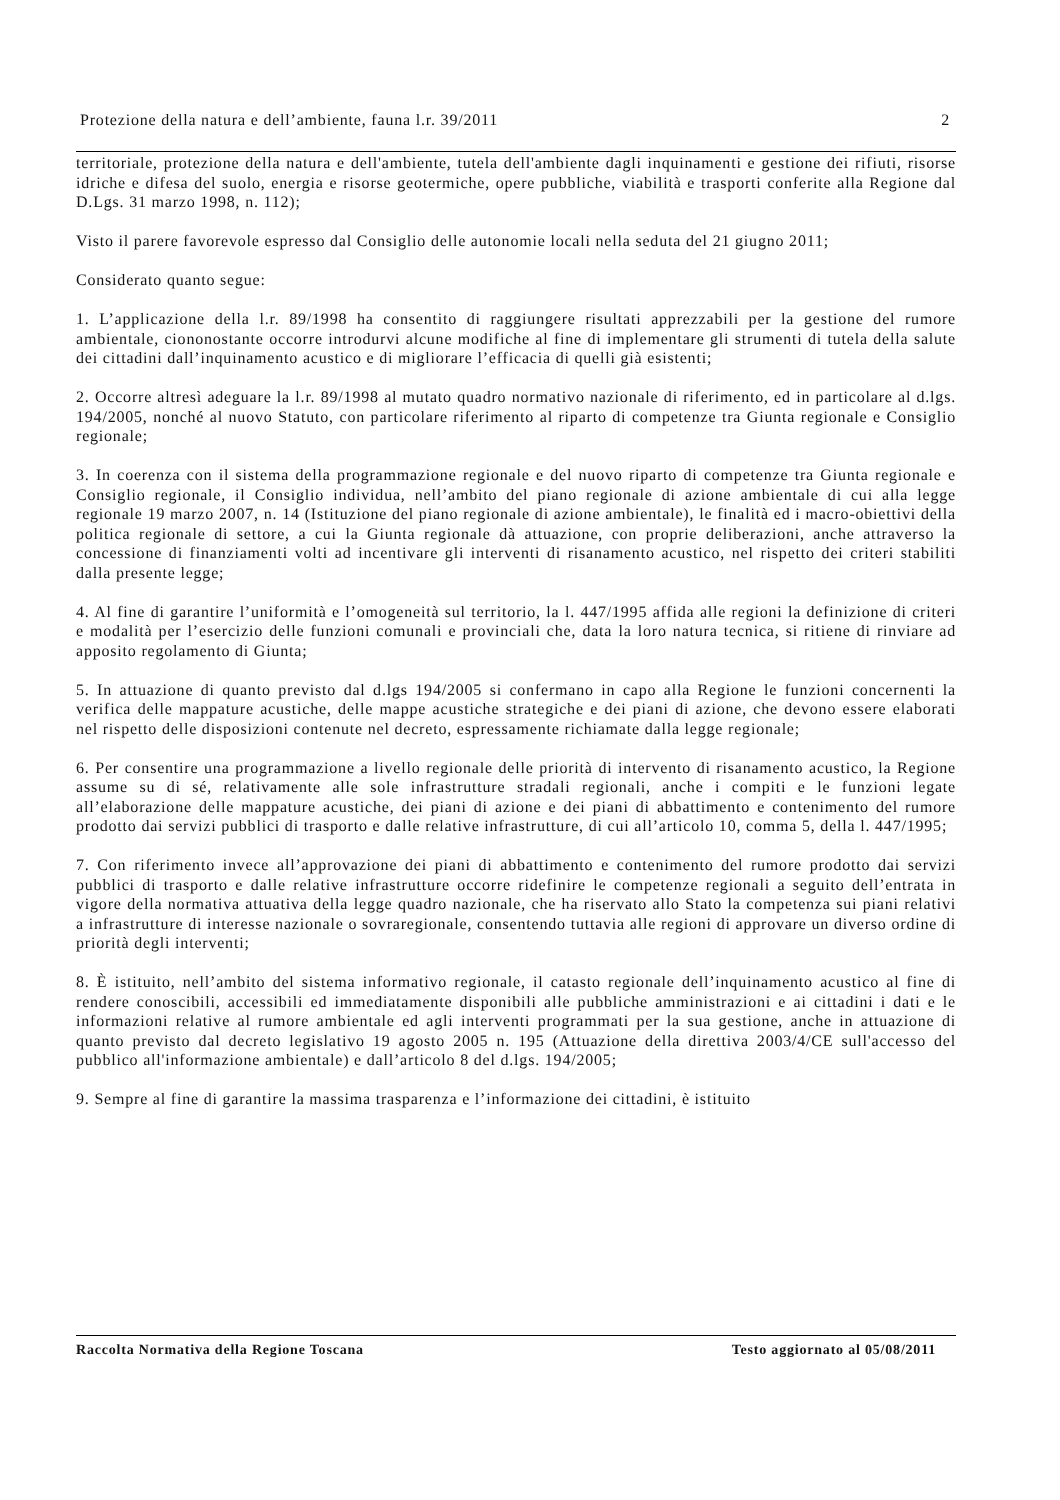Protezione della natura e dell’ambiente, fauna l.r. 39/2011 2
territoriale, protezione della natura e dell'ambiente, tutela dell'ambiente dagli inquinamenti e gestione dei rifiuti, risorse idriche e difesa del suolo, energia e risorse geotermiche, opere pubbliche, viabilità e trasporti conferite alla Regione dal D.Lgs. 31 marzo 1998, n. 112);
Visto il parere favorevole espresso dal Consiglio delle autonomie locali nella seduta del 21 giugno 2011;
Considerato quanto segue:
1. L’applicazione della l.r. 89/1998 ha consentito di raggiungere risultati apprezzabili per la gestione del rumore ambientale, ciononostante occorre introdurvi alcune modifiche al fine di implementare gli strumenti di tutela della salute dei cittadini dall’inquinamento acustico e di migliorare l’efficacia di quelli già esistenti;
2. Occorre altresì adeguare la l.r. 89/1998 al mutato quadro normativo nazionale di riferimento, ed in particolare al d.lgs. 194/2005, nonché al nuovo Statuto, con particolare riferimento al riparto di competenze tra Giunta regionale e Consiglio regionale;
3. In coerenza con il sistema della programmazione regionale e del nuovo riparto di competenze tra Giunta regionale e Consiglio regionale, il Consiglio individua, nell’ambito del piano regionale di azione ambientale di cui alla legge regionale 19 marzo 2007, n. 14 (Istituzione del piano regionale di azione ambientale), le finalità ed i macro-obiettivi della politica regionale di settore, a cui la Giunta regionale dà attuazione, con proprie deliberazioni, anche attraverso la concessione di finanziamenti volti ad incentivare gli interventi di risanamento acustico, nel rispetto dei criteri stabiliti dalla presente legge;
4. Al fine di garantire l’uniformità e l’omogeneità sul territorio, la l. 447/1995 affida alle regioni la definizione di criteri e modalità per l’esercizio delle funzioni comunali e provinciali che, data la loro natura tecnica, si ritiene di rinviare ad apposito regolamento di Giunta;
5. In attuazione di quanto previsto dal d.lgs 194/2005 si confermano in capo alla Regione le funzioni concernenti la verifica delle mappature acustiche, delle mappe acustiche strategiche e dei piani di azione, che devono essere elaborati nel rispetto delle disposizioni contenute nel decreto, espressamente richiamate dalla legge regionale;
6. Per consentire una programmazione a livello regionale delle priorità di intervento di risanamento acustico, la Regione assume su di sé, relativamente alle sole infrastrutture stradali regionali, anche i compiti e le funzioni legate all’elaborazione delle mappature acustiche, dei piani di azione e dei piani di abbattimento e contenimento del rumore prodotto dai servizi pubblici di trasporto e dalle relative infrastrutture, di cui all’articolo 10, comma 5, della l. 447/1995;
7. Con riferimento invece all’approvazione dei piani di abbattimento e contenimento del rumore prodotto dai servizi pubblici di trasporto e dalle relative infrastrutture occorre ridefinire le competenze regionali a seguito dell’entrata in vigore della normativa attuativa della legge quadro nazionale, che ha riservato allo Stato la competenza sui piani relativi a infrastrutture di interesse nazionale o sovraregionale, consentendo tuttavia alle regioni di approvare un diverso ordine di priorità degli interventi;
8. È istituito, nell’ambito del sistema informativo regionale, il catasto regionale dell’inquinamento acustico al fine di rendere conoscibili, accessibili ed immediatamente disponibili alle pubbliche amministrazioni e ai cittadini i dati e le informazioni relative al rumore ambientale ed agli interventi programmati per la sua gestione, anche in attuazione di quanto previsto dal decreto legislativo 19 agosto 2005 n. 195 (Attuazione della direttiva 2003/4/CE sull'accesso del pubblico all'informazione ambientale) e dall’articolo 8 del d.lgs. 194/2005;
9. Sempre al fine di garantire la massima trasparenza e l’informazione dei cittadini, è istituito
Raccolta Normativa della Regione Toscana Testo aggiornato al 05/08/2011